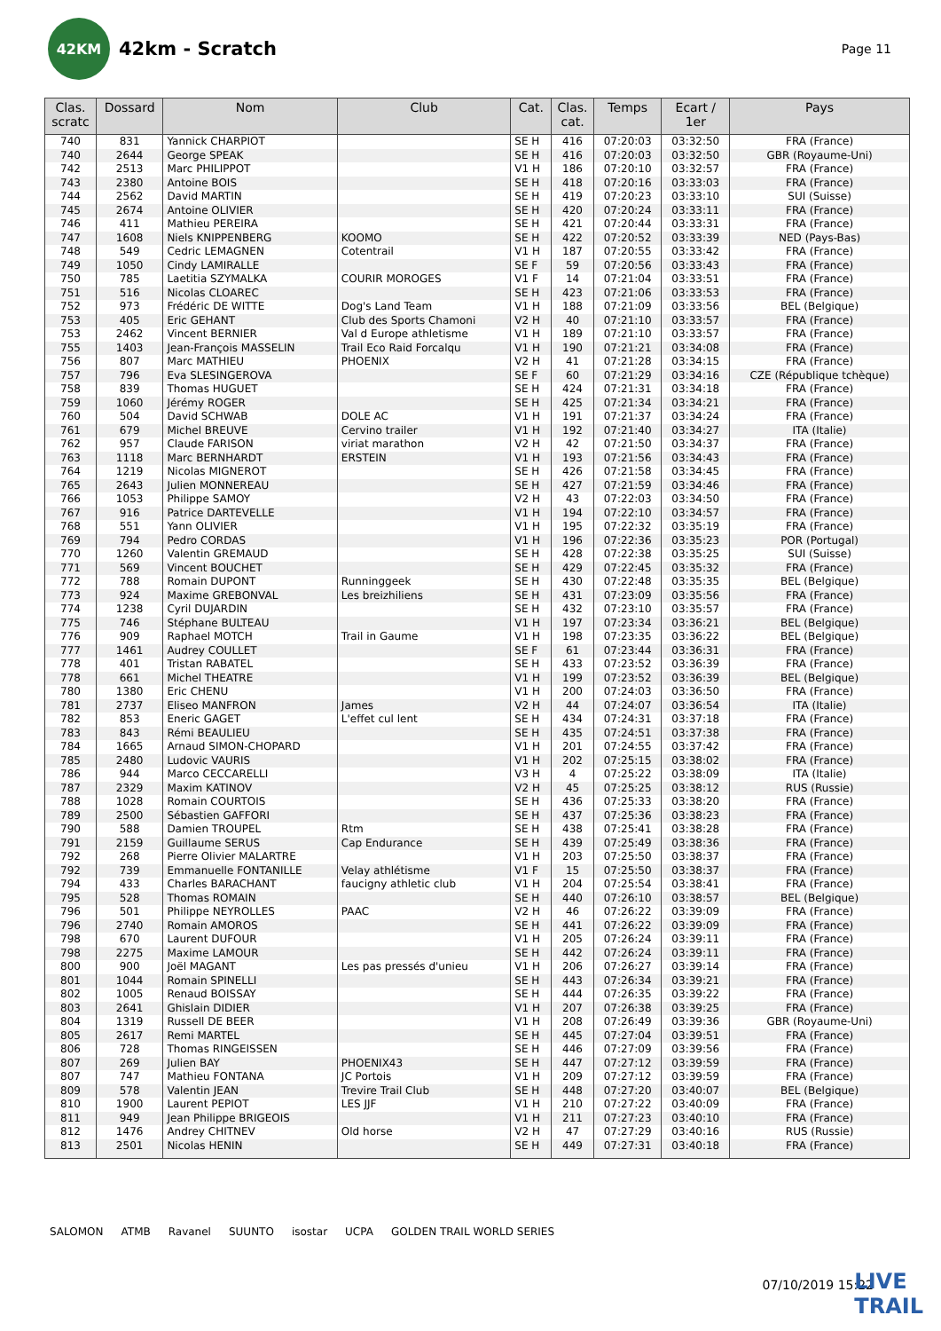42KM
42km - Scratch
Page 11
| Clas. scratc | Dossard | Nom | Club | Cat. | Clas. cat. | Temps | Ecart / 1er | Pays |
| --- | --- | --- | --- | --- | --- | --- | --- | --- |
| 740 | 831 | Yannick CHARPIOT | | SE H | 416 | 07:20:03 | 03:32:50 | FRA (France) |
| 740 | 2644 | George SPEAK | | SE H | 416 | 07:20:03 | 03:32:50 | GBR (Royaume-Uni) |
| 742 | 2513 | Marc PHILIPPOT | | V1 H | 186 | 07:20:10 | 03:32:57 | FRA (France) |
| 743 | 2380 | Antoine BOIS | | SE H | 418 | 07:20:16 | 03:33:03 | FRA (France) |
| 744 | 2562 | David MARTIN | | SE H | 419 | 07:20:23 | 03:33:10 | SUI (Suisse) |
| 745 | 2674 | Antoine OLIVIER | | SE H | 420 | 07:20:24 | 03:33:11 | FRA (France) |
| 746 | 411 | Mathieu PEREIRA | | SE H | 421 | 07:20:44 | 03:33:31 | FRA (France) |
| 747 | 1608 | Niels KNIPPENBERG | KOOMO | SE H | 422 | 07:20:52 | 03:33:39 | NED (Pays-Bas) |
| 748 | 549 | Cedric LEMAGNEN | Cotentrail | V1 H | 187 | 07:20:55 | 03:33:42 | FRA (France) |
| 749 | 1050 | Cindy LAMIRALLE | | SE F | 59 | 07:20:56 | 03:33:43 | FRA (France) |
| 750 | 785 | Laetitia SZYMALKA | COURIR MOROGES | V1 F | 14 | 07:21:04 | 03:33:51 | FRA (France) |
| 751 | 516 | Nicolas CLOAREC | | SE H | 423 | 07:21:06 | 03:33:53 | FRA (France) |
| 752 | 973 | Frédéric DE WITTE | Dog's Land Team | V1 H | 188 | 07:21:09 | 03:33:56 | BEL (Belgique) |
| 753 | 405 | Eric GEHANT | Club des Sports Chamoni | V2 H | 40 | 07:21:10 | 03:33:57 | FRA (France) |
| 753 | 2462 | Vincent BERNIER | Val d Europe athletisme | V1 H | 189 | 07:21:10 | 03:33:57 | FRA (France) |
| 755 | 1403 | Jean-François MASSELIN | Trail Eco Raid Forcalqu | V1 H | 190 | 07:21:21 | 03:34:08 | FRA (France) |
| 756 | 807 | Marc MATHIEU | PHOENIX | V2 H | 41 | 07:21:28 | 03:34:15 | FRA (France) |
| 757 | 796 | Eva SLESINGEROVA | | SE F | 60 | 07:21:29 | 03:34:16 | CZE (République tchèque) |
| 758 | 839 | Thomas HUGUET | | SE H | 424 | 07:21:31 | 03:34:18 | FRA (France) |
| 759 | 1060 | Jérémy ROGER | | SE H | 425 | 07:21:34 | 03:34:21 | FRA (France) |
| 760 | 504 | David SCHWAB | DOLE AC | V1 H | 191 | 07:21:37 | 03:34:24 | FRA (France) |
| 761 | 679 | Michel BREUVE | Cervino trailer | V1 H | 192 | 07:21:40 | 03:34:27 | ITA (Italie) |
| 762 | 957 | Claude FARISON | viriat marathon | V2 H | 42 | 07:21:50 | 03:34:37 | FRA (France) |
| 763 | 1118 | Marc BERNHARDT | ERSTEIN | V1 H | 193 | 07:21:56 | 03:34:43 | FRA (France) |
| 764 | 1219 | Nicolas MIGNEROT | | SE H | 426 | 07:21:58 | 03:34:45 | FRA (France) |
| 765 | 2643 | Julien MONNEREAU | | SE H | 427 | 07:21:59 | 03:34:46 | FRA (France) |
| 766 | 1053 | Philippe SAMOY | | V2 H | 43 | 07:22:03 | 03:34:50 | FRA (France) |
| 767 | 916 | Patrice DARTEVELLE | | V1 H | 194 | 07:22:10 | 03:34:57 | FRA (France) |
| 768 | 551 | Yann OLIVIER | | V1 H | 195 | 07:22:32 | 03:35:19 | FRA (France) |
| 769 | 794 | Pedro CORDAS | | V1 H | 196 | 07:22:36 | 03:35:23 | POR (Portugal) |
| 770 | 1260 | Valentin GREMAUD | | SE H | 428 | 07:22:38 | 03:35:25 | SUI (Suisse) |
| 771 | 569 | Vincent BOUCHET | | SE H | 429 | 07:22:45 | 03:35:32 | FRA (France) |
| 772 | 788 | Romain DUPONT | Runninggeek | SE H | 430 | 07:22:48 | 03:35:35 | BEL (Belgique) |
| 773 | 924 | Maxime GREBONVAL | Les breizhiliens | SE H | 431 | 07:23:09 | 03:35:56 | FRA (France) |
| 774 | 1238 | Cyril DUJARDIN | | SE H | 432 | 07:23:10 | 03:35:57 | FRA (France) |
| 775 | 746 | Stéphane BULTEAU | | V1 H | 197 | 07:23:34 | 03:36:21 | BEL (Belgique) |
| 776 | 909 | Raphael MOTCH | Trail in Gaume | V1 H | 198 | 07:23:35 | 03:36:22 | BEL (Belgique) |
| 777 | 1461 | Audrey COULLET | | SE F | 61 | 07:23:44 | 03:36:31 | FRA (France) |
| 778 | 401 | Tristan RABATEL | | SE H | 433 | 07:23:52 | 03:36:39 | FRA (France) |
| 778 | 661 | Michel THEATRE | | V1 H | 199 | 07:23:52 | 03:36:39 | BEL (Belgique) |
| 780 | 1380 | Eric CHENU | | V1 H | 200 | 07:24:03 | 03:36:50 | FRA (France) |
| 781 | 2737 | Eliseo MANFRON | James | V2 H | 44 | 07:24:07 | 03:36:54 | ITA (Italie) |
| 782 | 853 | Eneric GAGET | L'effet cul lent | SE H | 434 | 07:24:31 | 03:37:18 | FRA (France) |
| 783 | 843 | Rémi BEAULIEU | | SE H | 435 | 07:24:51 | 03:37:38 | FRA (France) |
| 784 | 1665 | Arnaud SIMON-CHOPARD | | V1 H | 201 | 07:24:55 | 03:37:42 | FRA (France) |
| 785 | 2480 | Ludovic VAURIS | | V1 H | 202 | 07:25:15 | 03:38:02 | FRA (France) |
| 786 | 944 | Marco CECCARELLI | | V3 H | 4 | 07:25:22 | 03:38:09 | ITA (Italie) |
| 787 | 2329 | Maxim KATINOV | | V2 H | 45 | 07:25:25 | 03:38:12 | RUS (Russie) |
| 788 | 1028 | Romain COURTOIS | | SE H | 436 | 07:25:33 | 03:38:20 | FRA (France) |
| 789 | 2500 | Sébastien GAFFORI | | SE H | 437 | 07:25:36 | 03:38:23 | FRA (France) |
| 790 | 588 | Damien TROUPEL | Rtm | SE H | 438 | 07:25:41 | 03:38:28 | FRA (France) |
| 791 | 2159 | Guillaume SERUS | Cap Endurance | SE H | 439 | 07:25:49 | 03:38:36 | FRA (France) |
| 792 | 268 | Pierre Olivier MALARTRE | | V1 H | 203 | 07:25:50 | 03:38:37 | FRA (France) |
| 792 | 739 | Emmanuelle FONTANILLE | Velay athlétisme | V1 F | 15 | 07:25:50 | 03:38:37 | FRA (France) |
| 794 | 433 | Charles BARACHANT | faucigny athletic club | V1 H | 204 | 07:25:54 | 03:38:41 | FRA (France) |
| 795 | 528 | Thomas ROMAIN | | SE H | 440 | 07:26:10 | 03:38:57 | BEL (Belgique) |
| 796 | 501 | Philippe NEYROLLES | PAAC | V2 H | 46 | 07:26:22 | 03:39:09 | FRA (France) |
| 796 | 2740 | Romain AMOROS | | SE H | 441 | 07:26:22 | 03:39:09 | FRA (France) |
| 798 | 670 | Laurent DUFOUR | | V1 H | 205 | 07:26:24 | 03:39:11 | FRA (France) |
| 798 | 2275 | Maxime LAMOUR | | SE H | 442 | 07:26:24 | 03:39:11 | FRA (France) |
| 800 | 900 | Joël MAGANT | Les pas pressés d'unieu | V1 H | 206 | 07:26:27 | 03:39:14 | FRA (France) |
| 801 | 1044 | Romain SPINELLI | | SE H | 443 | 07:26:34 | 03:39:21 | FRA (France) |
| 802 | 1005 | Renaud BOISSAY | | SE H | 444 | 07:26:35 | 03:39:22 | FRA (France) |
| 803 | 2641 | Ghislain DIDIER | | V1 H | 207 | 07:26:38 | 03:39:25 | FRA (France) |
| 804 | 1319 | Russell DE BEER | | V1 H | 208 | 07:26:49 | 03:39:36 | GBR (Royaume-Uni) |
| 805 | 2617 | Remi MARTEL | | SE H | 445 | 07:27:04 | 03:39:51 | FRA (France) |
| 806 | 728 | Thomas RINGEISSEN | | SE H | 446 | 07:27:09 | 03:39:56 | FRA (France) |
| 807 | 269 | Julien BAY | PHOENIX43 | SE H | 447 | 07:27:12 | 03:39:59 | FRA (France) |
| 807 | 747 | Mathieu FONTANA | JC Portois | V1 H | 209 | 07:27:12 | 03:39:59 | FRA (France) |
| 809 | 578 | Valentin JEAN | Trevire Trail Club | SE H | 448 | 07:27:20 | 03:40:07 | BEL (Belgique) |
| 810 | 1900 | Laurent PEPIOT | LES JJF | V1 H | 210 | 07:27:22 | 03:40:09 | FRA (France) |
| 811 | 949 | Jean Philippe BRIGEOIS | | V1 H | 211 | 07:27:23 | 03:40:10 | FRA (France) |
| 812 | 1476 | Andrey CHITNEV | Old horse | V2 H | 47 | 07:27:29 | 03:40:16 | RUS (Russie) |
| 813 | 2501 | Nicolas HENIN | | SE H | 449 | 07:27:31 | 03:40:18 | FRA (France) |
SALOMON ATMB Ravanel SUUNTO isostar UCPA GOLDEN TRAIL WORLD SERIES
07/10/2019 15:22
LIVE
TRAIL